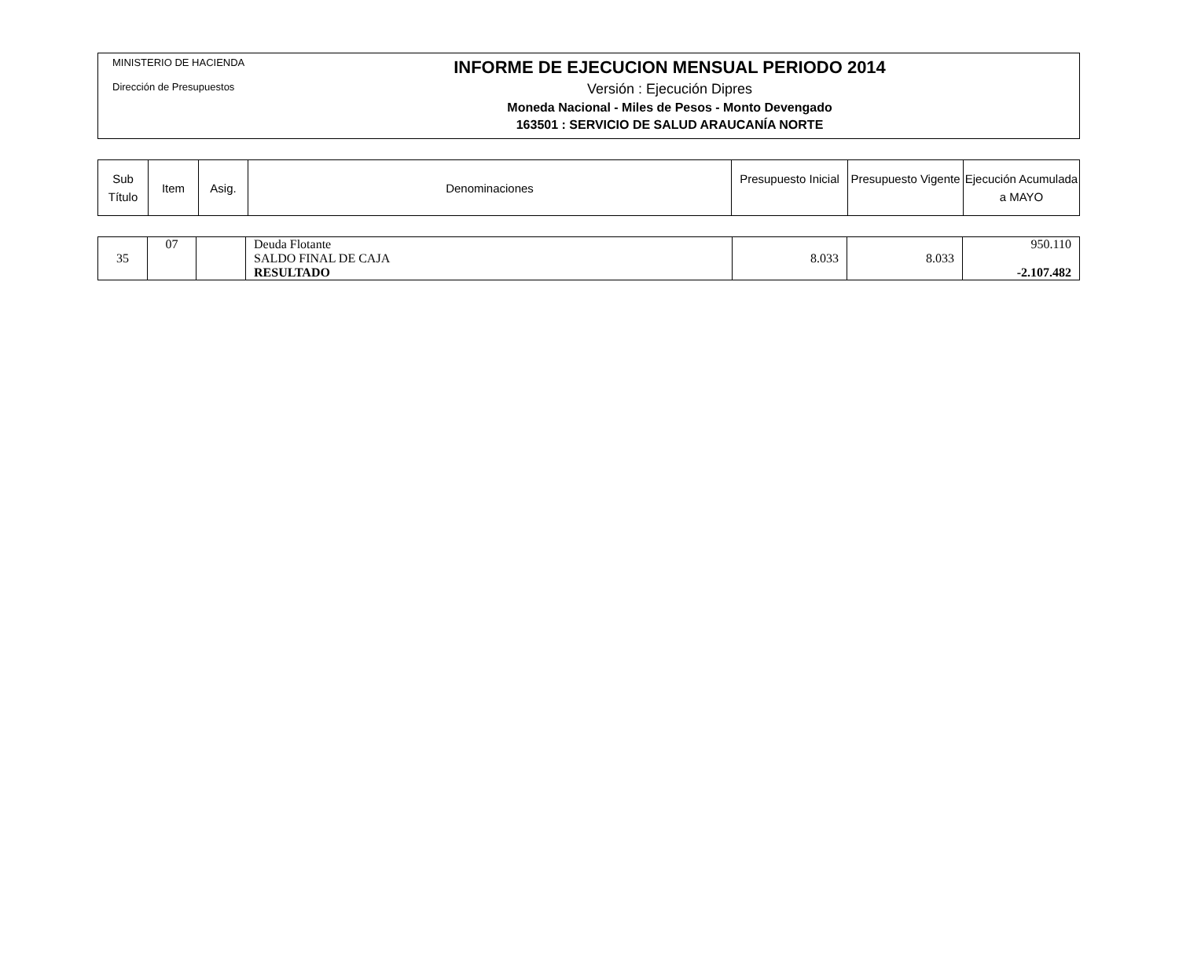MINISTERIO DE HACIENDA
Dirección de Presupuestos
INFORME DE EJECUCION MENSUAL PERIODO 2014
Versión : Ejecución Dipres
Moneda Nacional - Miles de Pesos - Monto Devengado
163501 : SERVICIO DE SALUD ARAUCANÍA NORTE
| Sub Título | Item | Asig. | Denominaciones | Presupuesto Inicial | Presupuesto Vigente | Ejecución Acumulada a MAYO |
| --- | --- | --- | --- | --- | --- | --- |
| 35 | 07 | | Deuda Flotante SALDO FINAL DE CAJA RESULTADO | 8.033 | 8.033 | 950.110 -2.107.482 |